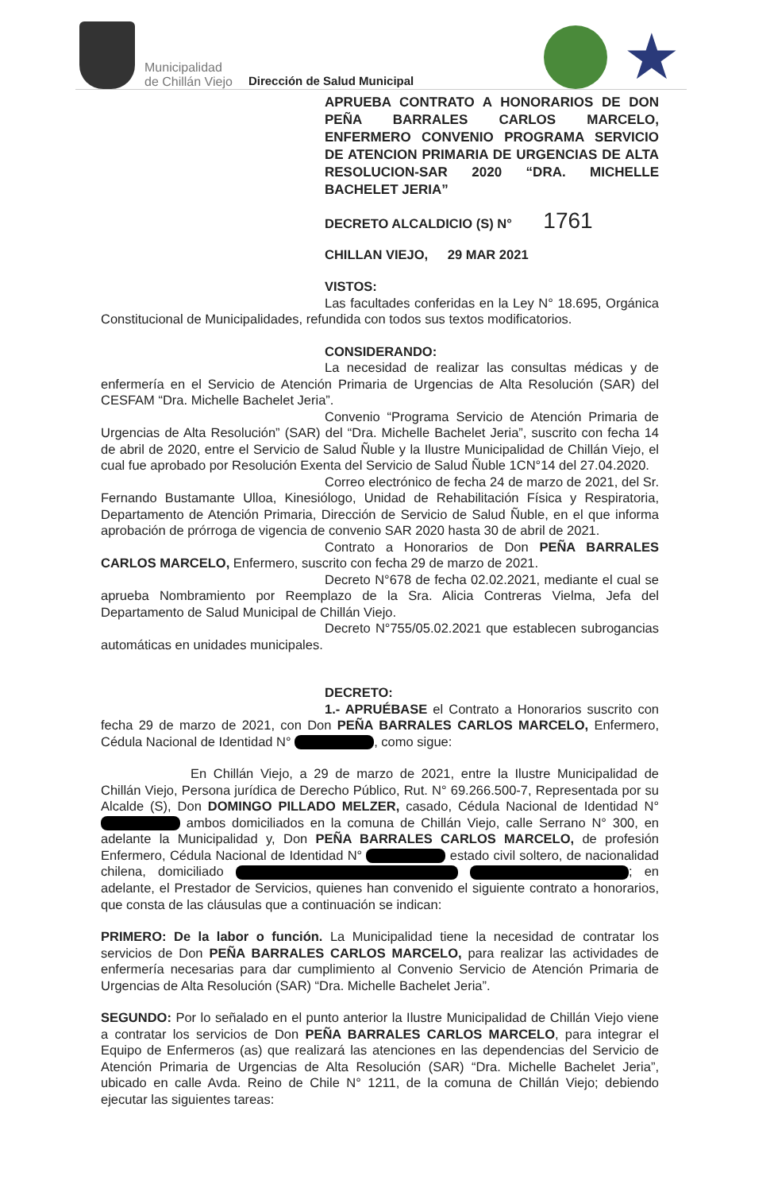Municipalidad
de Chillán Viejo
Dirección de Salud Municipal
★
APRUEBA CONTRATO A HONORARIOS DE DON PEÑA BARRALES CARLOS MARCELO, ENFERMERO CONVENIO PROGRAMA SERVICIO DE ATENCION PRIMARIA DE URGENCIAS DE ALTA RESOLUCION-SAR 2020 “DRA. MICHELLE BACHELET JERIA”
DECRETO ALCALDICIO (S) N° 1761
CHILLAN VIEJO, 29 MAR 2021
VISTOS:
Las facultades conferidas en la Ley N° 18.695, Orgánica Constitucional de Municipalidades, refundida con todos sus textos modificatorios.
CONSIDERANDO:
La necesidad de realizar las consultas médicas y de enfermería en el Servicio de Atención Primaria de Urgencias de Alta Resolución (SAR) del CESFAM “Dra. Michelle Bachelet Jeria”.
Convenio “Programa Servicio de Atención Primaria de Urgencias de Alta Resolución” (SAR) del “Dra. Michelle Bachelet Jeria”, suscrito con fecha 14 de abril de 2020, entre el Servicio de Salud Ñuble y la Ilustre Municipalidad de Chillán Viejo, el cual fue aprobado por Resolución Exenta del Servicio de Salud Ñuble 1CN°14 del 27.04.2020.
Correo electrónico de fecha 24 de marzo de 2021, del Sr. Fernando Bustamante Ulloa, Kinesiólogo, Unidad de Rehabilitación Física y Respiratoria, Departamento de Atención Primaria, Dirección de Servicio de Salud Ñuble, en el que informa aprobación de prórroga de vigencia de convenio SAR 2020 hasta 30 de abril de 2021.
Contrato a Honorarios de Don PEÑA BARRALES CARLOS MARCELO, Enfermero, suscrito con fecha 29 de marzo de 2021.
Decreto N°678 de fecha 02.02.2021, mediante el cual se aprueba Nombramiento por Reemplazo de la Sra. Alicia Contreras Vielma, Jefa del Departamento de Salud Municipal de Chillán Viejo.
Decreto N°755/05.02.2021 que establecen subrogancias automáticas en unidades municipales.
DECRETO:
1.- APRUÉBASE el Contrato a Honorarios suscrito con fecha 29 de marzo de 2021, con Don PEÑA BARRALES CARLOS MARCELO, Enfermero, Cédula Nacional de Identidad N° , como sigue:
En Chillán Viejo, a 29 de marzo de 2021, entre la Ilustre Municipalidad de Chillán Viejo, Persona jurídica de Derecho Público, Rut. N° 69.266.500-7, Representada por su Alcalde (S), Don DOMINGO PILLADO MELZER, casado, Cédula Nacional de Identidad N° ambos domiciliados en la comuna de Chillán Viejo, calle Serrano N° 300, en adelante la Municipalidad y, Don PEÑA BARRALES CARLOS MARCELO, de profesión Enfermero, Cédula Nacional de Identidad N° estado civil soltero, de nacionalidad chilena, domiciliado ; en adelante, el Prestador de Servicios, quienes han convenido el siguiente contrato a honorarios, que consta de las cláusulas que a continuación se indican:
PRIMERO: De la labor o función. La Municipalidad tiene la necesidad de contratar los servicios de Don PEÑA BARRALES CARLOS MARCELO, para realizar las actividades de enfermería necesarias para dar cumplimiento al Convenio Servicio de Atención Primaria de Urgencias de Alta Resolución (SAR) “Dra. Michelle Bachelet Jeria”.
SEGUNDO: Por lo señalado en el punto anterior la Ilustre Municipalidad de Chillán Viejo viene a contratar los servicios de Don PEÑA BARRALES CARLOS MARCELO, para integrar el Equipo de Enfermeros (as) que realizará las atenciones en las dependencias del Servicio de Atención Primaria de Urgencias de Alta Resolución (SAR) “Dra. Michelle Bachelet Jeria”, ubicado en calle Avda. Reino de Chile N° 1211, de la comuna de Chillán Viejo; debiendo ejecutar las siguientes tareas: